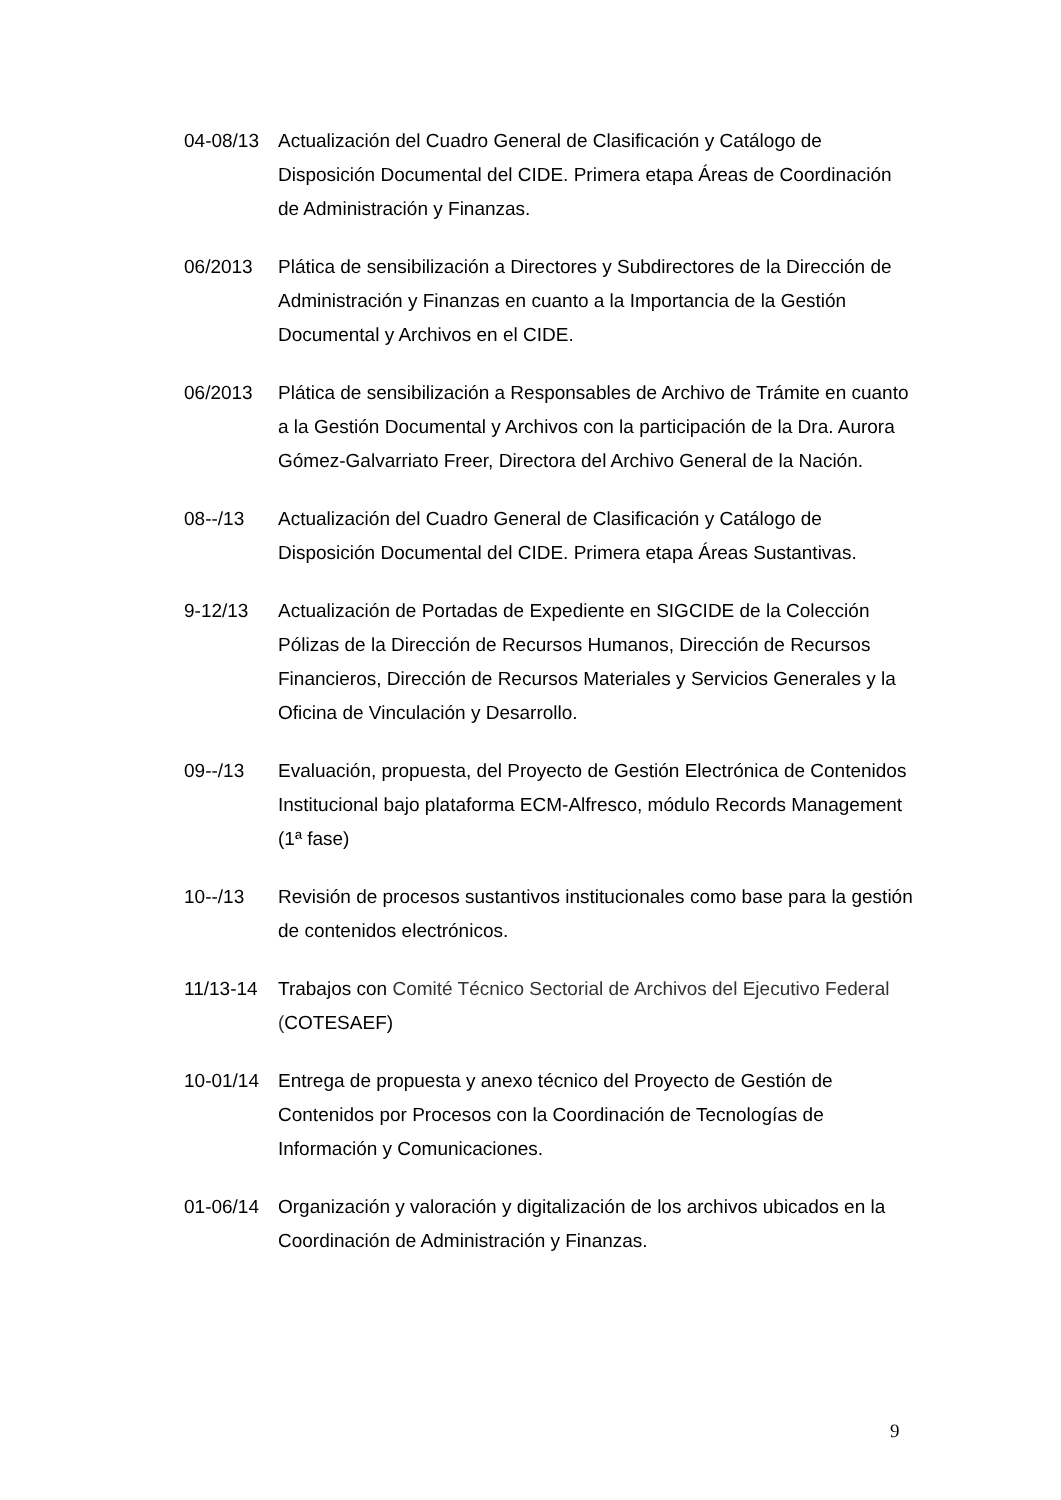04-08/13 Actualización del Cuadro General de Clasificación y Catálogo de Disposición Documental del CIDE. Primera etapa Áreas de Coordinación de Administración y Finanzas.
06/2013 Plática de sensibilización a Directores y Subdirectores de la Dirección de Administración y Finanzas en cuanto a la Importancia de la Gestión Documental y Archivos en el CIDE.
06/2013 Plática de sensibilización a Responsables de Archivo de Trámite en cuanto a la Gestión Documental y Archivos con la participación de la Dra. Aurora Gómez-Galvarriato Freer, Directora del Archivo General de la Nación.
08--/13 Actualización del Cuadro General de Clasificación y Catálogo de Disposición Documental del CIDE. Primera etapa Áreas Sustantivas.
9-12/13 Actualización de Portadas de Expediente en SIGCIDE de la Colección Pólizas de la Dirección de Recursos Humanos, Dirección de Recursos Financieros, Dirección de Recursos Materiales y Servicios Generales y la Oficina de Vinculación y Desarrollo.
09--/13 Evaluación, propuesta, del Proyecto de Gestión Electrónica de Contenidos Institucional bajo plataforma ECM-Alfresco, módulo Records Management (1ª fase)
10--/13 Revisión de procesos sustantivos institucionales como base para la gestión de contenidos electrónicos.
11/13-14 Trabajos con Comité Técnico Sectorial de Archivos del Ejecutivo Federal (COTESAEF)
10-01/14 Entrega de propuesta y anexo técnico del Proyecto de Gestión de Contenidos por Procesos con la Coordinación de Tecnologías de Información y Comunicaciones.
01-06/14 Organización y valoración y digitalización de los archivos ubicados en la Coordinación de Administración y Finanzas.
9